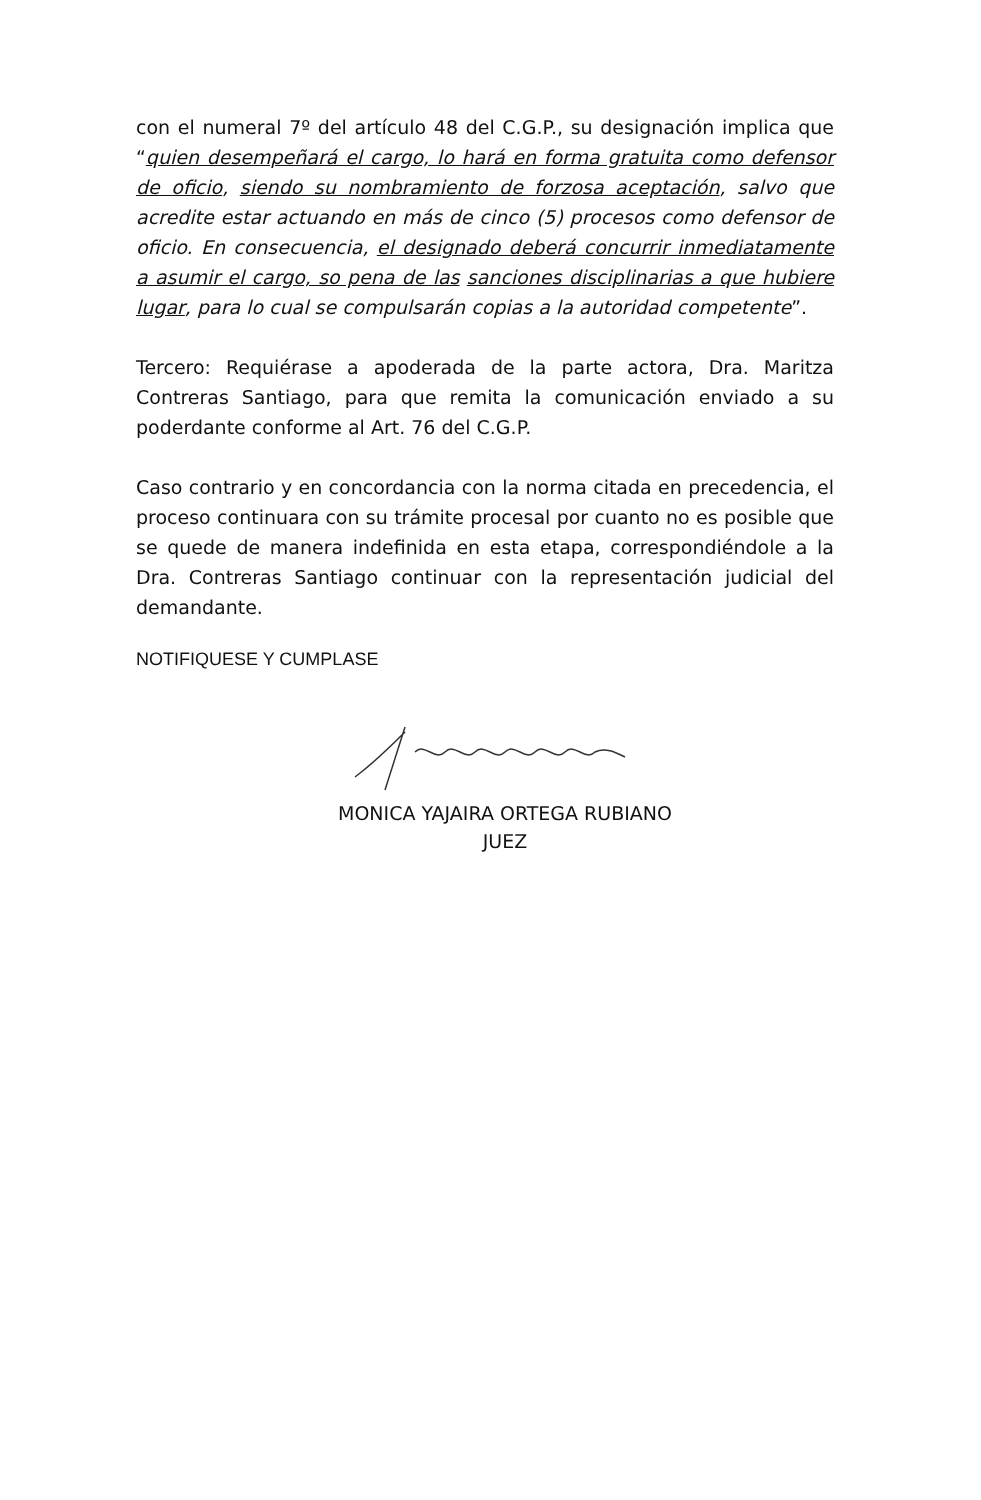con el numeral 7º del artículo 48 del C.G.P., su designación implica que “quien desempeñará el cargo, lo hará en forma gratuita como defensor de oficio, siendo su nombramiento de forzosa aceptación, salvo que acredite estar actuando en más de cinco (5) procesos como defensor de oficio. En consecuencia, el designado deberá concurrir inmediatamente a asumir el cargo, so pena de las sanciones disciplinarias a que hubiere lugar, para lo cual se compulsarán copias a la autoridad competente”.
Tercero: Requiérase a apoderada de la parte actora, Dra. Maritza Contreras Santiago, para que remita la comunicación enviado a su poderdante conforme al Art. 76 del C.G.P.
Caso contrario y en concordancia con la norma citada en precedencia, el proceso continuara con su trámite procesal por cuanto no es posible que se quede de manera indefinida en esta etapa, correspondiéndole a la Dra. Contreras Santiago continuar con la representación judicial del demandante.
NOTIFIQUESE Y CUMPLASE
MONICA YAJAIRA ORTEGA RUBIANO
JUEZ